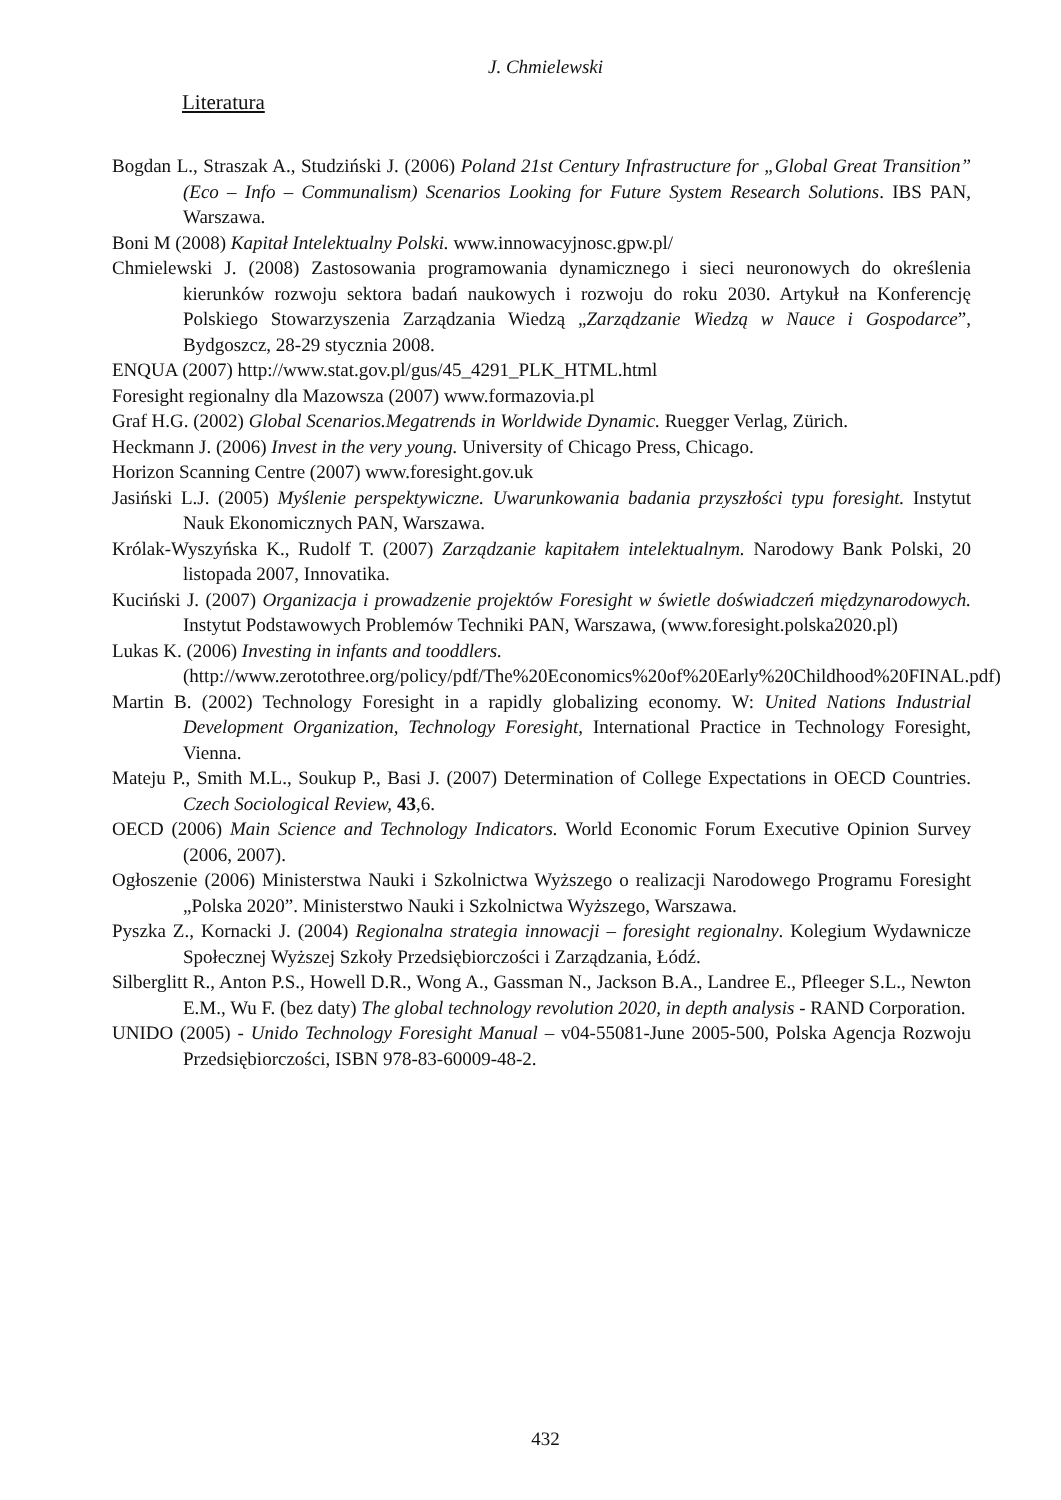J. Chmielewski
Literatura
Bogdan L., Straszak A., Studziński J. (2006) Poland 21st Century Infrastructure for „Global Great Transition” (Eco – Info – Communalism) Scenarios Looking for Future System Research Solutions. IBS PAN, Warszawa.
Boni M (2008) Kapitał Intelektualny Polski. www.innowacyjnosc.gpw.pl/
Chmielewski J. (2008) Zastosowania programowania dynamicznego i sieci neuronowych do określenia kierunków rozwoju sektora badań naukowych i rozwoju do roku 2030. Artykuł na Konferencję Polskiego Stowarzyszenia Zarządzania Wiedzą „Zarządzanie Wiedzą w Nauce i Gospodarce”, Bydgoszcz, 28-29 stycznia 2008.
ENQUA (2007) http://www.stat.gov.pl/gus/45_4291_PLK_HTML.html
Foresight regionalny dla Mazowsza (2007) www.formazovia.pl
Graf H.G. (2002) Global Scenarios.Megatrends in Worldwide Dynamic. Ruegger Verlag, Zürich.
Heckmann J. (2006) Invest in the very young. University of Chicago Press, Chicago.
Horizon Scanning Centre (2007) www.foresight.gov.uk
Jasiński L.J. (2005) Myślenie perspektywiczne. Uwarunkowania badania przyszłości typu foresight. Instytut Nauk Ekonomicznych PAN, Warszawa.
Królak-Wyszyńska K., Rudolf T. (2007) Zarządzanie kapitałem intelektualnym. Narodowy Bank Polski, 20 listopada 2007, Innovatika.
Kuciński J. (2007) Organizacja i prowadzenie projektów Foresight w świetle doświadczeń międzynarodowych. Instytut Podstawowych Problemów Techniki PAN, Warszawa, (www.foresight.polska2020.pl)
Lukas K. (2006) Investing in infants and tooddlers.
(http://www.zerotothree.org/policy/pdf/The%20Economics%20of%20Early%20Childhood%20FINAL.pdf)
Martin B. (2002) Technology Foresight in a rapidly globalizing economy. W: United Nations Industrial Development Organization, Technology Foresight, International Practice in Technology Foresight, Vienna.
Mateju P., Smith M.L., Soukup P., Basi J. (2007) Determination of College Expectations in OECD Countries. Czech Sociological Review, 43,6.
OECD (2006) Main Science and Technology Indicators. World Economic Forum Executive Opinion Survey (2006, 2007).
Ogłoszenie (2006) Ministerstwa Nauki i Szkolnictwa Wyższego o realizacji Narodowego Programu Foresight „Polska 2020”. Ministerstwo Nauki i Szkolnictwa Wyższego, Warszawa.
Pyszka Z., Kornacki J. (2004) Regionalna strategia innowacji – foresight regionalny. Kolegium Wydawnicze Społecznej Wyższej Szkoły Przedsiębiorczości i Zarządzania, Łódź.
Silberglitt R., Anton P.S., Howell D.R., Wong A., Gassman N., Jackson B.A., Landree E., Pfleeger S.L., Newton E.M., Wu F. (bez daty) The global technology revolution 2020, in depth analysis - RAND Corporation.
UNIDO (2005) - Unido Technology Foresight Manual – v04-55081-June 2005-500, Polska Agencja Rozwoju Przedsiębiorczości, ISBN 978-83-60009-48-2.
432